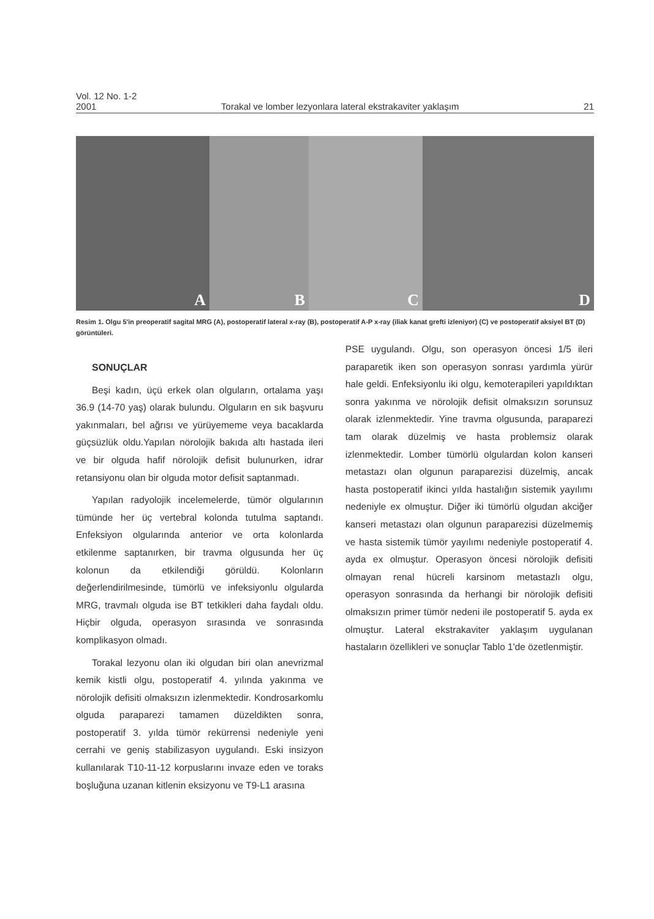Vol. 12 No. 1-2
2001 Torakal ve lomber lezyonlara lateral ekstrakaviter yaklaşım 21
A
B
C
D
Resim 1. Olgu 5'in preoperatif sagital MRG (A), postoperatif lateral x-ray (B), postoperatif A-P x-ray (iliak kanat grefti izleniyor) (C) ve postoperatif aksiyel BT (D) görüntüleri.
SONUÇLAR
Beşi kadın, üçü erkek olan olguların, ortalama yaşı 36.9 (14-70 yaş) olarak bulundu. Olguların en sık başvuru yakınmaları, bel ağrısı ve yürüyememe veya bacaklarda güçsüzlük oldu.Yapılan nörolojik bakıda altı hastada ileri ve bir olguda hafif nörolojik defisit bulunurken, idrar retansiyonu olan bir olguda motor defisit saptanmadı.
Yapılan radyolojik incelemelerde, tümör olgularının tümünde her üç vertebral kolonda tutulma saptandı. Enfeksiyon olgularında anterior ve orta kolonlarda etkilenme saptanırken, bir travma olgusunda her üç kolonun da etkilendiği görüldü. Kolonların değerlendirilmesinde, tümörlü ve infeksiyonlu olgularda MRG, travmalı olguda ise BT tetkikleri daha faydalı oldu. Hiçbir olguda, operasyon sırasında ve sonrasında komplikasyon olmadı.
Torakal lezyonu olan iki olgudan biri olan anevrizmal kemik kistli olgu, postoperatif 4. yılında yakınma ve nörolojik defisiti olmaksızın izlenmektedir. Kondrosarkomlu olguda paraparezi tamamen düzeldikten sonra, postoperatif 3. yılda tümör rekürrensi nedeniyle yeni cerrahi ve geniş stabilizasyon uygulandı. Eski insizyon kullanılarak T10-11-12 korpuslarını invaze eden ve toraks boşluğuna uzanan kitlenin eksizyonu ve T9-L1 arasına
PSE uygulandı. Olgu, son operasyon öncesi 1/5 ileri paraparetik iken son operasyon sonrası yardımla yürür hale geldi. Enfeksiyonlu iki olgu, kemoterapileri yapıldıktan sonra yakınma ve nörolojik defisit olmaksızın sorunsuz olarak izlenmektedir. Yine travma olgusunda, paraparezi tam olarak düzelmiş ve hasta problemsiz olarak izlenmektedir. Lomber tümörlü olgulardan kolon kanseri metastazı olan olgunun paraparezisi düzelmiş, ancak hasta postoperatif ikinci yılda hastalığın sistemik yayılımı nedeniyle ex olmuştur. Diğer iki tümörlü olgudan akciğer kanseri metastazı olan olgunun paraparezisi düzelmemiş ve hasta sistemik tümör yayılımı nedeniyle postoperatif 4. ayda ex olmuştur. Operasyon öncesi nörolojik defisiti olmayan renal hücreli karsinom metastazlı olgu, operasyon sonrasında da herhangi bir nörolojik defisiti olmaksızın primer tümör nedeni ile postoperatif 5. ayda ex olmuştur. Lateral ekstrakaviter yaklaşım uygulanan hastaların özellikleri ve sonuçlar Tablo 1'de özetlenmiştir.